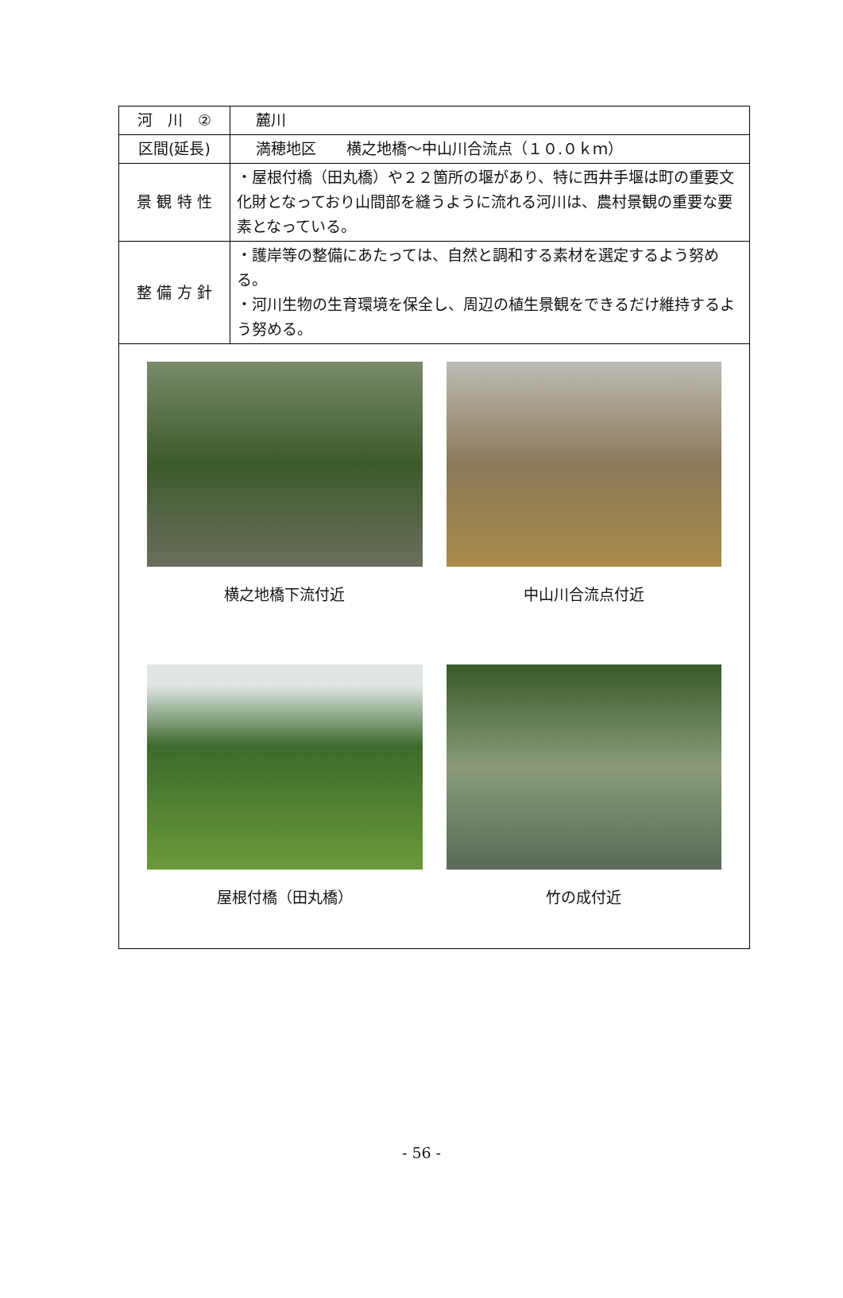| 河 川 ② | 麓川 |
| 区間(延長) | 満穂地区 横之地橋～中山川合流点（１０.０ｋｍ） |
| 景 観 特 性 | ・屋根付橋（田丸橋）や２２箇所の堰があり、特に西井手堰は町の重要文化財となっており山間部を縫うように流れる河川は、農村景観の重要な要素となっている。 |
| 整 備 方 針 | ・護岸等の整備にあたっては、自然と調和する素材を選定するよう努める。 ・河川生物の生育環境を保全し、周辺の植生景観をできるだけ維持するよう努める。 |
| 横之地橋下流付近 中山川合流点付近 屋根付橋（田丸橋） 竹の成付近 | |
- 56 -